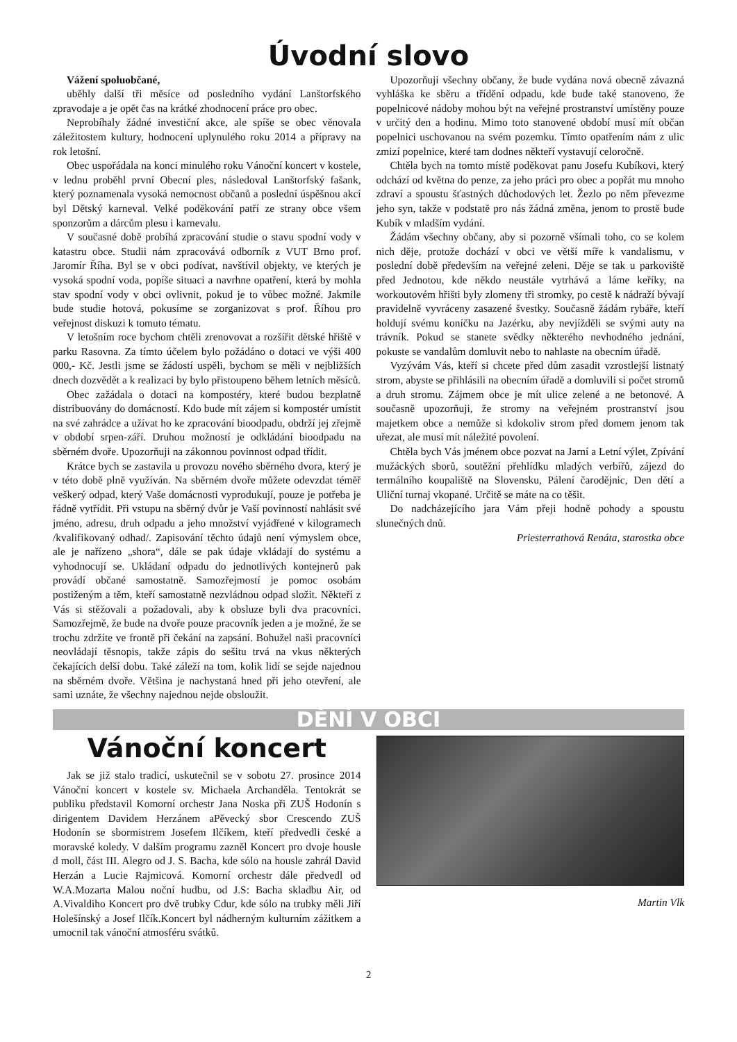Úvodní slovo
Vážení spoluobčané,
uběhly další tři měsíce od posledního vydání Lanštorfského zpravodaje a je opět čas na krátké zhodnocení práce pro obec.
Neprobíhaly žádné investiční akce, ale spíše se obec věnovala záležitostem kultury, hodnocení uplynulého roku 2014 a přípravy na rok letošní.
Obec uspořádala na konci minulého roku Vánoční koncert v kostele, v lednu proběhl první Obecní ples, následoval Lanštorfský fašank, který poznamenala vysoká nemocnost občanů a poslední úspěšnou akcí byl Dětský karneval. Velké poděkování patří ze strany obce všem sponzorům a dárcům plesu i karnevalu.
V současné době probíhá zpracování studie o stavu spodní vody v katastru obce. Studii nám zpracovává odborník z VUT Brno prof. Jaromír Říha. Byl se v obci podívat, navštívil objekty, ve kterých je vysoká spodní voda, popíše situaci a navrhne opatření, která by mohla stav spodní vody v obci ovlivnit, pokud je to vůbec možné. Jakmile bude studie hotová, pokusíme se zorganizovat s prof. Říhou pro veřejnost diskuzi k tomuto tématu.
V letošním roce bychom chtěli zrenovovat a rozšířit dětské hřiště v parku Rasovna. Za tímto účelem bylo požádáno o dotaci ve výši 400 000,- Kč. Jestli jsme se žádostí uspěli, bychom se měli v nejbližších dnech dozvědět a k realizaci by bylo přistoupeno během letních měsíců.
Obec zažádala o dotaci na kompostéry, které budou bezplatně distribuovány do domácností. Kdo bude mít zájem si kompostér umístit na své zahrádce a užívat ho ke zpracování bioodpadu, obdrží jej zřejmě v období srpen-září. Druhou možností je odkládání bioodpadu na sběrném dvoře. Upozorňuji na zákonnou povinnost odpad třídit.
Krátce bych se zastavila u provozu nového sběrného dvora, který je v této době plně využíván. Na sběrném dvoře můžete odevzdat téměř veškerý odpad, který Vaše domácnosti vyprodukují, pouze je potřeba je řádně vytřídit. Při vstupu na sběrný dvůr je Vaší povinností nahlásit své jméno, adresu, druh odpadu a jeho množství vyjádřené v kilogramech /kvalifikovaný odhad/. Zapisování těchto údajů není výmyslem obce, ale je nařízeno „shora“, dále se pak údaje vkládají do systému a vyhodnocují se. Ukládaní odpadu do jednotlivých kontejnerů pak provádí občané samostatně. Samozřejmostí je pomoc osobám postiženým a těm, kteří samostatně nezvládnou odpad složit. Někteří z Vás si stěžovali a požadovali, aby k obsluze byli dva pracovníci. Samozřejmě, že bude na dvoře pouze pracovník jeden a je možné, že se trochu zdržíte ve frontě při čekání na zapsání. Bohužel naši pracovníci neovládají těsnopis, takže zápis do sešitu trvá na vkus některých čekajících delší dobu. Také záleží na tom, kolik lidí se sejde najednou na sběrném dvoře. Většina je nachystaná hned při jeho otevření, ale sami uznáte, že všechny najednou nejde obsloužit.
Upozorňuji všechny občany, že bude vydána nová obecně závazná vyhláška ke sběru a třídění odpadu, kde bude také stanoveno, že popelnicové nádoby mohou být na veřejné prostranství umístěny pouze v určitý den a hodinu. Mimo toto stanovené období musí mít občan popelnici uschovanou na svém pozemku. Tímto opatřením nám z ulic zmizí popelnice, které tam dodnes někteří vystavují celoročně.
Chtěla bych na tomto místě poděkovat panu Josefu Kubíkovi, který odchází od května do penze, za jeho práci pro obec a popřát mu mnoho zdraví a spoustu šťastných důchodových let. Žezlo po něm převezme jeho syn, takže v podstatě pro nás žádná změna, jenom to prostě bude Kubík v mladším vydání.
Žádám všechny občany, aby si pozorně všímali toho, co se kolem nich děje, protože dochází v obci ve větší míře k vandalismu, v poslední době především na veřejné zeleni. Děje se tak u parkoviště před Jednotou, kde někdo neustále vytrhává a láme keříky, na workoutovém hřišti byly zlomeny tři stromky, po cestě k nádraží bývají pravidelně vyvráceny zasazené švestky. Současně žádám rybáře, kteří holdují svému koníčku na Jazérku, aby nevjížděli se svými auty na trávník. Pokud se stanete svědky některého nevhodného jednání, pokuste se vandalům domluvit nebo to nahlaste na obecním úřadě.
Vyzývám Vás, kteří si chcete před dům zasadit vzrostlejší listnatý strom, abyste se přihlásili na obecním úřadě a domluvili si počet stromů a druh stromu. Zájmem obce je mít ulice zelené a ne betonové. A současně upozorňuji, že stromy na veřejném prostranství jsou majetkem obce a nemůže si kdokoliv strom před domem jenom tak uřezat, ale musí mít náležité povolení.
Chtěla bych Vás jménem obce pozvat na Jarní a Letní výlet, Zpívání mužáckých sborů, soutěžní přehlídku mladých verbířů, zájezd do termálního koupaliště na Slovensku, Pálení čarodějnic, Den dětí a Uliční turnaj vkopané. Určitě se máte na co těšit.
Do nadcházejícího jara Vám přeji hodně pohody a spoustu slunečných dnů.
Priesterrathová Renáta, starostka obce
DĚNÍ V OBCI
Vánoční koncert
Jak se již stalo tradicí, uskutečnil se v sobotu 27. prosince 2014 Vánoční koncert v kostele sv. Michaela Archanděla. Tentokrát se publiku představil Komorní orchestr Jana Noska při ZUŠ Hodonín s dirigentem Davidem Herzánem aPěvecký sbor Crescendo ZUŠ Hodonín se sbormistrem Josefem Ilčíkem, kteří předvedli české a moravské koledy. V dalším programu zazněl Koncert pro dvoje housle d moll, část III. Alegro od J. S. Bacha, kde sólo na housle zahrál David Herzán a Lucie Rajmicová. Komorní orchestr dále předvedl od W.A.Mozarta Malou noční hudbu, od J.S: Bacha skladbu Air, od A.Vivaldiho Koncert pro dvě trubky Cdur, kde sólo na trubky měli Jiří Holešínský a Josef Ilčík.Koncert byl nádherným kulturním zážitkem a umocnil tak vánoční atmosféru svátků.
Martin Vlk
2